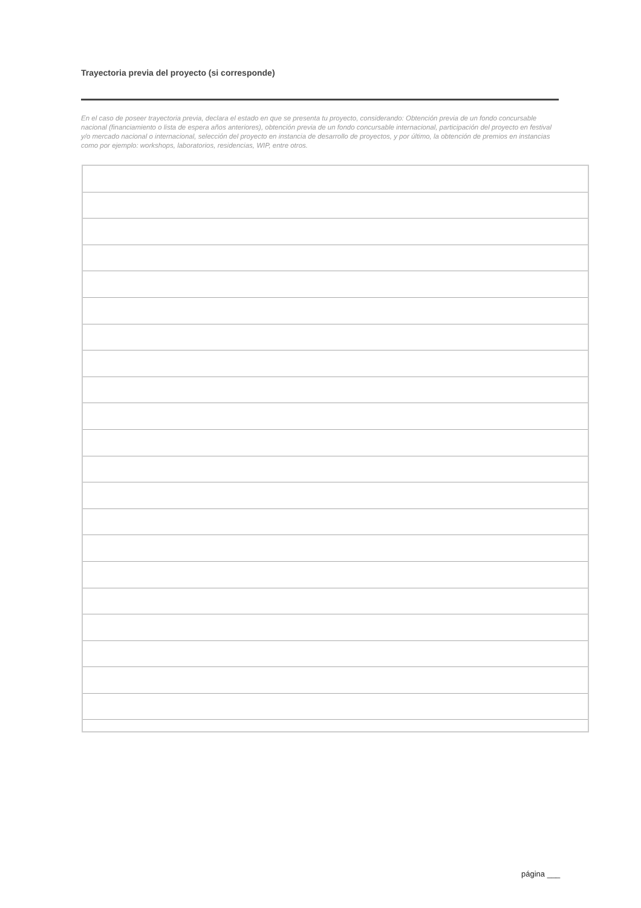Trayectoria previa del proyecto (si corresponde)
En el caso de poseer trayectoria previa, declara el estado en que se presenta tu proyecto, considerando: Obtención previa de un fondo concursable nacional (financiamiento o lista de espera años anteriores), obtención previa de un fondo concursable internacional, participación del proyecto en festival y/o mercado nacional o internacional, selección del proyecto en instancia de desarrollo de proyectos, y por último, la obtención de premios en instancias como por ejemplo: workshops, laboratorios, residencias, WIP, entre otros.
página ___